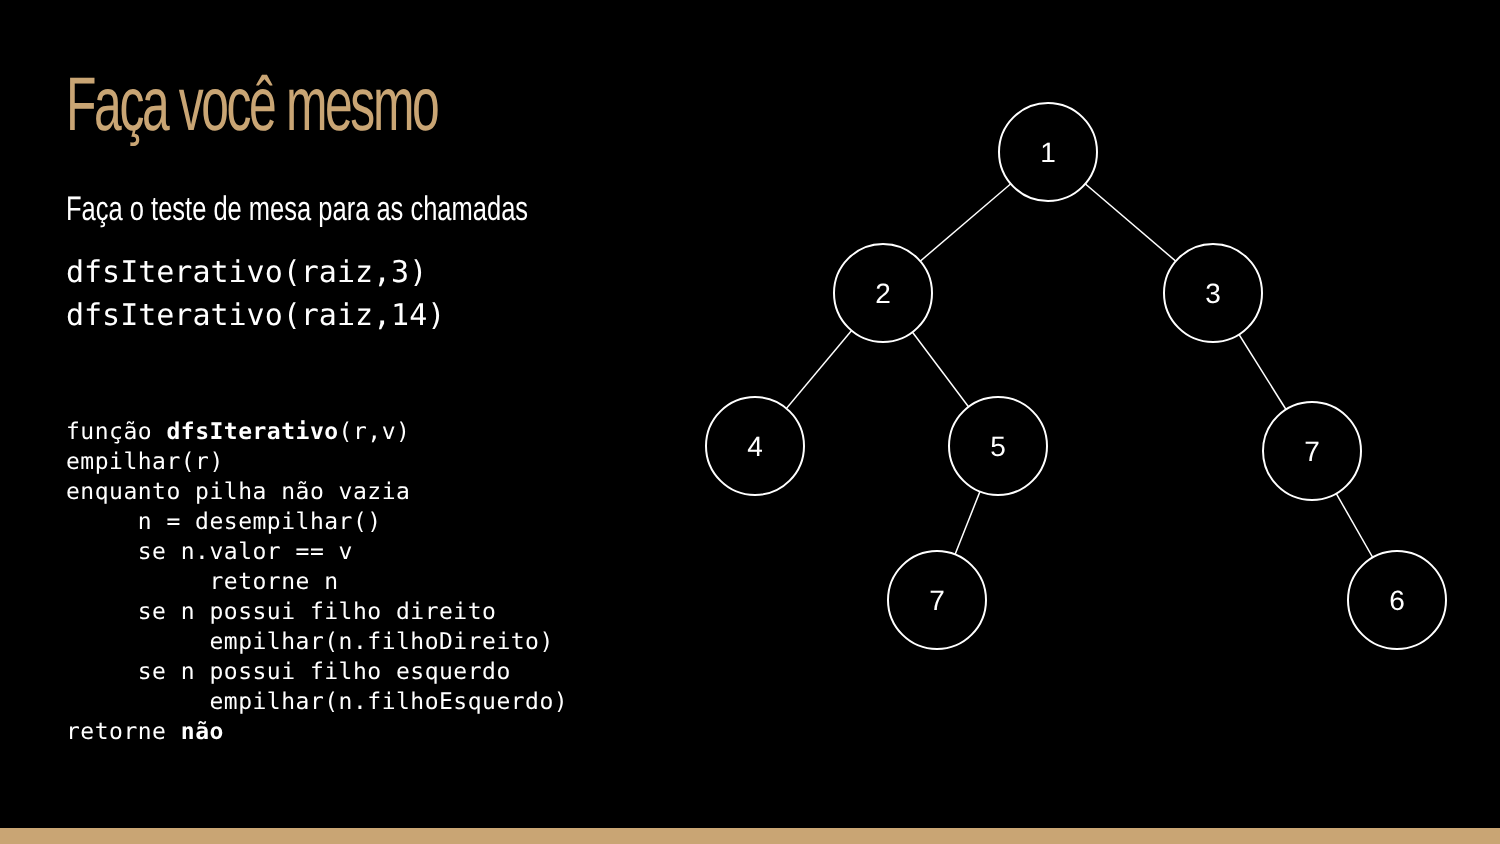Faça você mesmo
Faça o teste de mesa para as chamadas
dfsIterativo(raiz,3)
dfsIterativo(raiz,14)
função dfsIterativo(r,v)
empilhar(r)
enquanto pilha não vazia
     n = desempilhar()
     se n.valor == v
          retorne n
     se n possui filho direito
          empilhar(n.filhoDireito)
     se n possui filho esquerdo
          empilhar(n.filhoEsquerdo)
retorne não
1
2
3
4
5
7
7
6